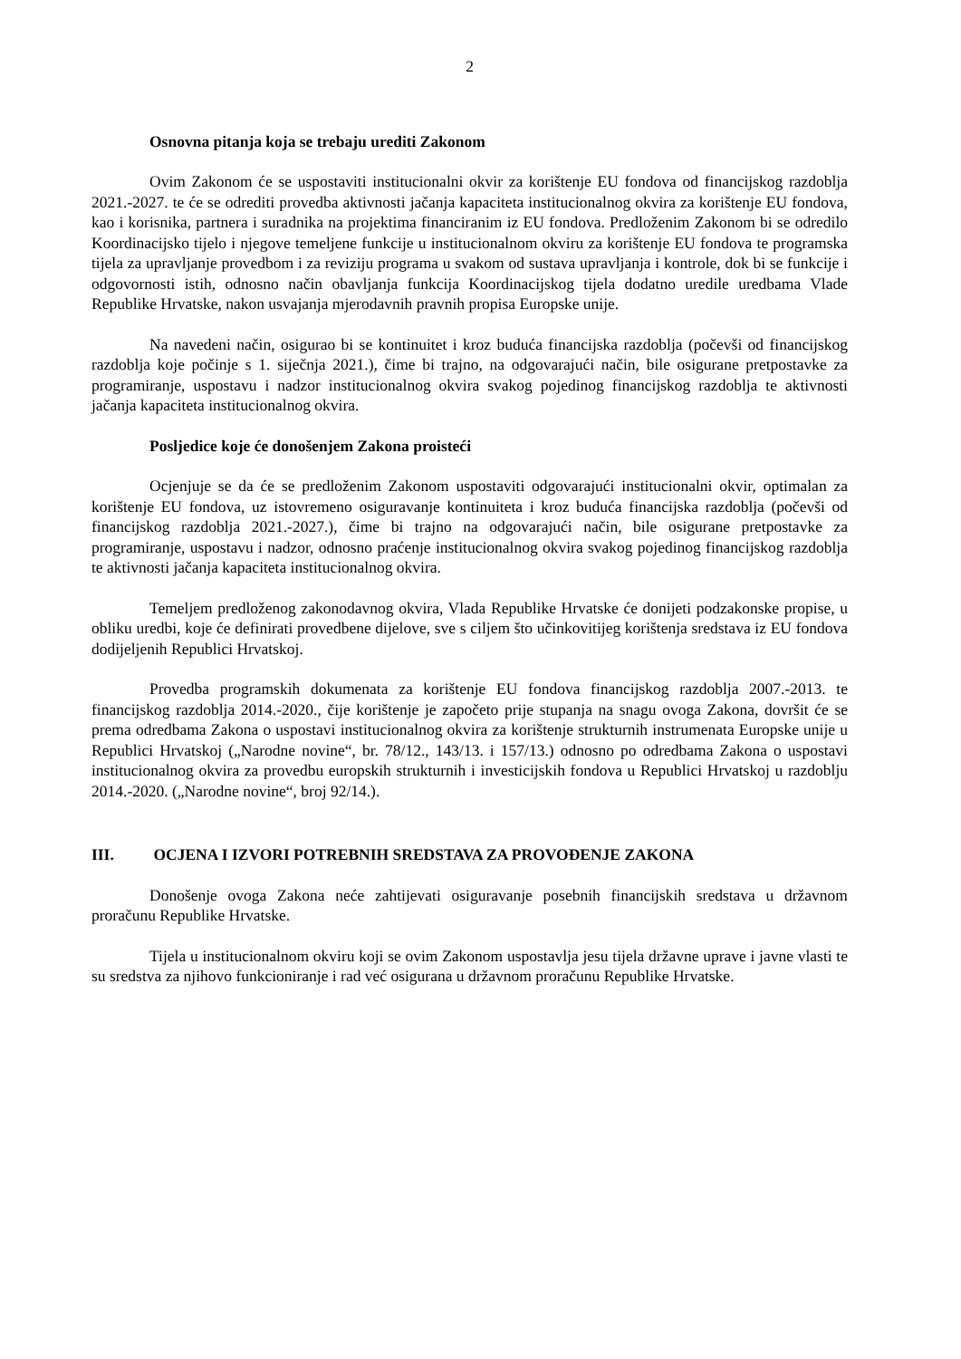2
Osnovna pitanja koja se trebaju urediti Zakonom
Ovim Zakonom će se uspostaviti institucionalni okvir za korištenje EU fondova od financijskog razdoblja 2021.-2027. te će se odrediti provedba aktivnosti jačanja kapaciteta institucionalnog okvira za korištenje EU fondova, kao i korisnika, partnera i suradnika na projektima financiranim iz EU fondova. Predloženim Zakonom bi se odredilo Koordinacijsko tijelo i njegove temeljene funkcije u institucionalnom okviru za korištenje EU fondova te programska tijela za upravljanje provedbom i za reviziju programa u svakom od sustava upravljanja i kontrole, dok bi se funkcije i odgovornosti istih, odnosno način obavljanja funkcija Koordinacijskog tijela dodatno uredile uredbama Vlade Republike Hrvatske, nakon usvajanja mjerodavnih pravnih propisa Europske unije.
Na navedeni način, osigurao bi se kontinuitet i kroz buduća financijska razdoblja (počevši od financijskog razdoblja koje počinje s 1. siječnja 2021.), čime bi trajno, na odgovarajući način, bile osigurane pretpostavke za programiranje, uspostavu i nadzor institucionalnog okvira svakog pojedinog financijskog razdoblja te aktivnosti jačanja kapaciteta institucionalnog okvira.
Posljedice koje će donošenjem Zakona proisteći
Ocjenjuje se da će se predloženim Zakonom uspostaviti odgovarajući institucionalni okvir, optimalan za korištenje EU fondova, uz istovremeno osiguravanje kontinuiteta i kroz buduća financijska razdoblja (počevši od financijskog razdoblja 2021.-2027.), čime bi trajno na odgovarajući način, bile osigurane pretpostavke za programiranje, uspostavu i nadzor, odnosno praćenje institucionalnog okvira svakog pojedinog financijskog razdoblja te aktivnosti jačanja kapaciteta institucionalnog okvira.
Temeljem predloženog zakonodavnog okvira, Vlada Republike Hrvatske će donijeti podzakonske propise, u obliku uredbi, koje će definirati provedbene dijelove, sve s ciljem što učinkovitijeg korištenja sredstava iz EU fondova dodijeljenih Republici Hrvatskoj.
Provedba programskih dokumenata za korištenje EU fondova financijskog razdoblja 2007.-2013. te financijskog razdoblja 2014.-2020., čije korištenje je započeto prije stupanja na snagu ovoga Zakona, dovršit će se prema odredbama Zakona o uspostavi institucionalnog okvira za korištenje strukturnih instrumenata Europske unije u Republici Hrvatskoj („Narodne novine“, br. 78/12., 143/13. i 157/13.) odnosno po odredbama Zakona o uspostavi institucionalnog okvira za provedbu europskih strukturnih i investicijskih fondova u Republici Hrvatskoj u razdoblju 2014.-2020. („Narodne novine“, broj 92/14.).
III. OCJENA I IZVORI POTREBNIH SREDSTAVA ZA PROVOĐENJE ZAKONA
Donošenje ovoga Zakona neće zahtijevati osiguravanje posebnih financijskih sredstava u državnom proračunu Republike Hrvatske.
Tijela u institucionalnom okviru koji se ovim Zakonom uspostavlja jesu tijela državne uprave i javne vlasti te su sredstva za njihovo funkcioniranje i rad već osigurana u državnom proračunu Republike Hrvatske.